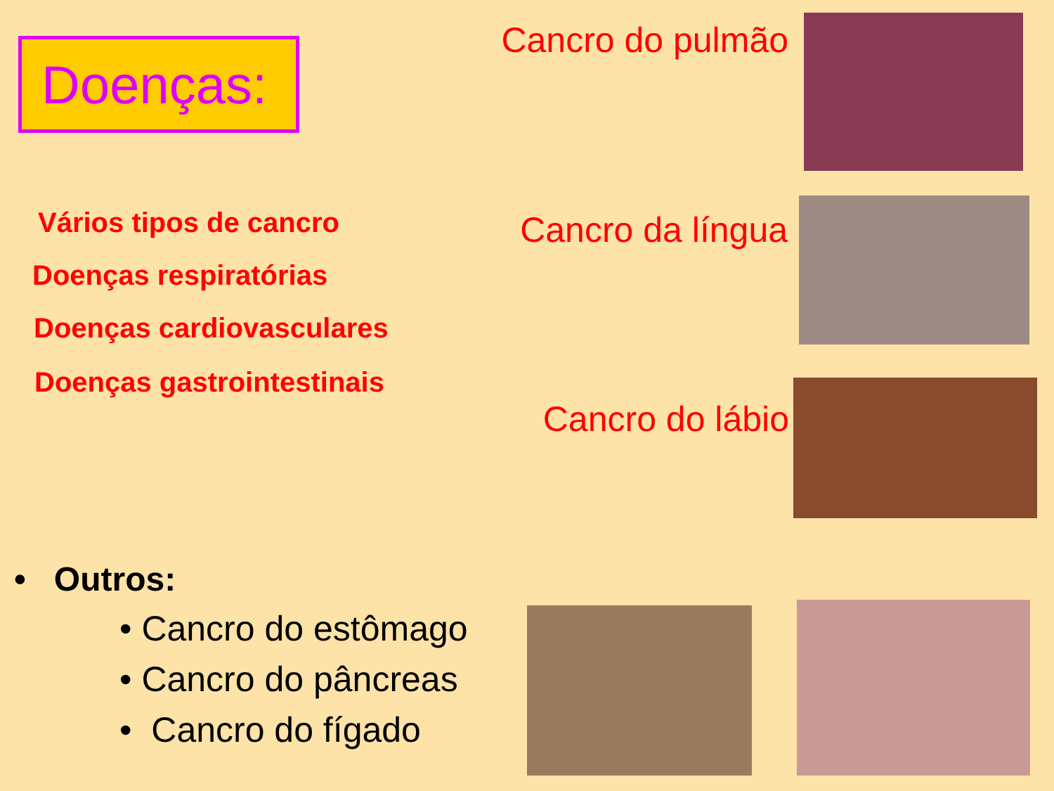Doenças:
Vários tipos de cancro
Doenças respiratórias
Doenças cardiovasculares
Doenças gastrointestinais
• Outros:
• Cancro do estômago
• Cancro do pâncreas
• Cancro do fígado
Cancro do pulmão
Cancro da língua
Cancro do lábio